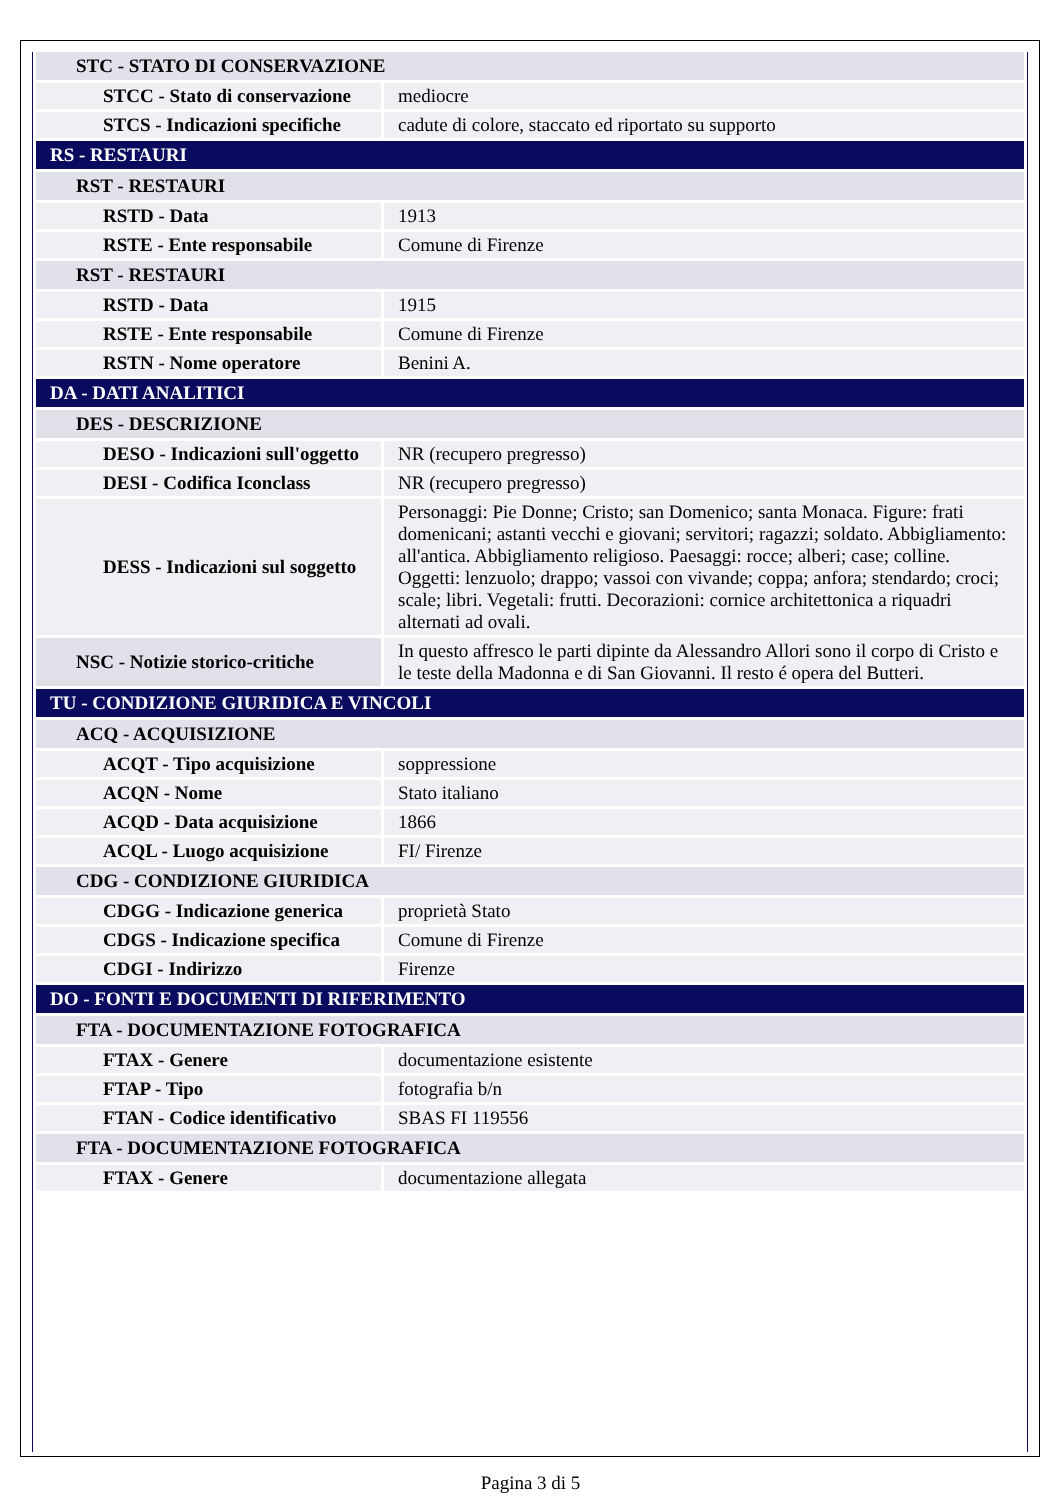| STC - STATO DI CONSERVAZIONE | |
| STCC - Stato di conservazione | mediocre |
| STCS - Indicazioni specifiche | cadute di colore, staccato ed riportato su supporto |
| RS - RESTAURI | |
| RST - RESTAURI | |
| RSTD - Data | 1913 |
| RSTE - Ente responsabile | Comune di Firenze |
| RST - RESTAURI | |
| RSTD - Data | 1915 |
| RSTE - Ente responsabile | Comune di Firenze |
| RSTN - Nome operatore | Benini A. |
| DA - DATI ANALITICI | |
| DES - DESCRIZIONE | |
| DESO - Indicazioni sull'oggetto | NR (recupero pregresso) |
| DESI - Codifica Iconclass | NR (recupero pregresso) |
| DESS - Indicazioni sul soggetto | Personaggi: Pie Donne; Cristo; san Domenico; santa Monaca. Figure: frati domenicani; astanti vecchi e giovani; servitori; ragazzi; soldato. Abbigliamento: all'antica. Abbigliamento religioso. Paesaggi: rocce; alberi; case; colline. Oggetti: lenzuolo; drappo; vassoi con vivande; coppa; anfora; stendardo; croci; scale; libri. Vegetali: frutti. Decorazioni: cornice architettonica a riquadri alternati ad ovali. |
| NSC - Notizie storico-critiche | In questo affresco le parti dipinte da Alessandro Allori sono il corpo di Cristo e le teste della Madonna e di San Giovanni. Il resto é opera del Butteri. |
| TU - CONDIZIONE GIURIDICA E VINCOLI | |
| ACQ - ACQUISIZIONE | |
| ACQT - Tipo acquisizione | soppressione |
| ACQN - Nome | Stato italiano |
| ACQD - Data acquisizione | 1866 |
| ACQL - Luogo acquisizione | FI/ Firenze |
| CDG - CONDIZIONE GIURIDICA | |
| CDGG - Indicazione generica | proprietà Stato |
| CDGS - Indicazione specifica | Comune di Firenze |
| CDGI - Indirizzo | Firenze |
| DO - FONTI E DOCUMENTI DI RIFERIMENTO | |
| FTA - DOCUMENTAZIONE FOTOGRAFICA | |
| FTAX - Genere | documentazione esistente |
| FTAP - Tipo | fotografia b/n |
| FTAN - Codice identificativo | SBAS FI 119556 |
| FTA - DOCUMENTAZIONE FOTOGRAFICA | |
| FTAX - Genere | documentazione allegata |
Pagina 3 di 5